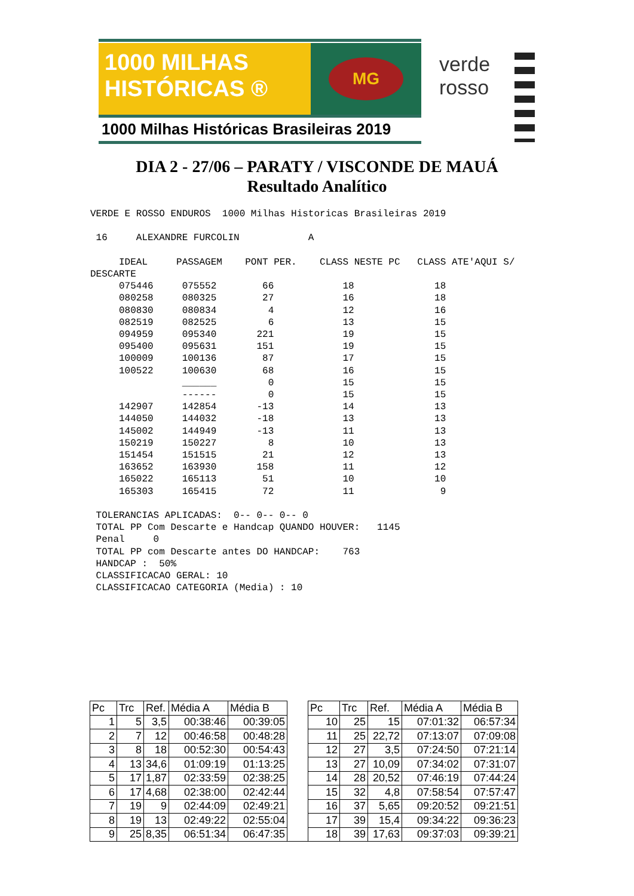1000 MILHAS
HISTÓRICAS ®
MG
1000 Milhas Históricas Brasileiras 2019
verde
rosso
DIA 2 - 27/06 – PARATY / VISCONDE DE MAUÁ
Resultado Analítico
VERDE E ROSSO ENDUROS  1000 Milhas Historicas Brasileiras 2019

 16     ALEXANDRE FURCOLIN            A

     IDEAL     PASSAGEM    PONT PER.    CLASS NESTE PC   CLASS ATE'AQUI S/
DESCARTE
     075446     075552        66            18              18
     080258     080325        27            16              18
     080830     080834         4            12              16
     082519     082525         6            13              15
     094959     095340       221            19              15
     095400     095631       151            19              15
     100009     100136        87            17              15
     100522     100630        68            16              15
                ______         0            15              15
                ------         0            15              15
     142907     142854       -13            14              13
     144050     144032       -18            13              13
     145002     144949       -13            11              13
     150219     150227         8            10              13
     151454     151515        21            12              13
     163652     163930       158            11              12
     165022     165113        51            10              10
     165303     165415        72            11               9

 TOLERANCIAS APLICADAS:  0-- 0-- 0-- 0
 TOTAL PP Com Descarte e Handcap QUANDO HOUVER:   1145
 Penal     0
 TOTAL PP com Descarte antes DO HANDCAP:    763
 HANDCAP :  50%
 CLASSIFICACAO GERAL: 10
 CLASSIFICACAO CATEGORIA (Media) : 10
| Pc | Trc | Ref. | Média A | Média B | | Pc | Trc | Ref. | Média A | Média B |
| 1 | 5 | 3,5 | 00:38:46 | 00:39:05 | | 10 | 25 | 15 | 07:01:32 | 06:57:34 |
| 2 | 7 | 12 | 00:46:58 | 00:48:28 | | 11 | 25 | 22,72 | 07:13:07 | 07:09:08 |
| 3 | 8 | 18 | 00:52:30 | 00:54:43 | | 12 | 27 | 3,5 | 07:24:50 | 07:21:14 |
| 4 | 13 | 34,6 | 01:09:19 | 01:13:25 | | 13 | 27 | 10,09 | 07:34:02 | 07:31:07 |
| 5 | 17 | 1,87 | 02:33:59 | 02:38:25 | | 14 | 28 | 20,52 | 07:46:19 | 07:44:24 |
| 6 | 17 | 4,68 | 02:38:00 | 02:42:44 | | 15 | 32 | 4,8 | 07:58:54 | 07:57:47 |
| 7 | 19 | 9 | 02:44:09 | 02:49:21 | | 16 | 37 | 5,65 | 09:20:52 | 09:21:51 |
| 8 | 19 | 13 | 02:49:22 | 02:55:04 | | 17 | 39 | 15,4 | 09:34:22 | 09:36:23 |
| 9 | 25 | 8,35 | 06:51:34 | 06:47:35 | | 18 | 39 | 17,63 | 09:37:03 | 09:39:21 |